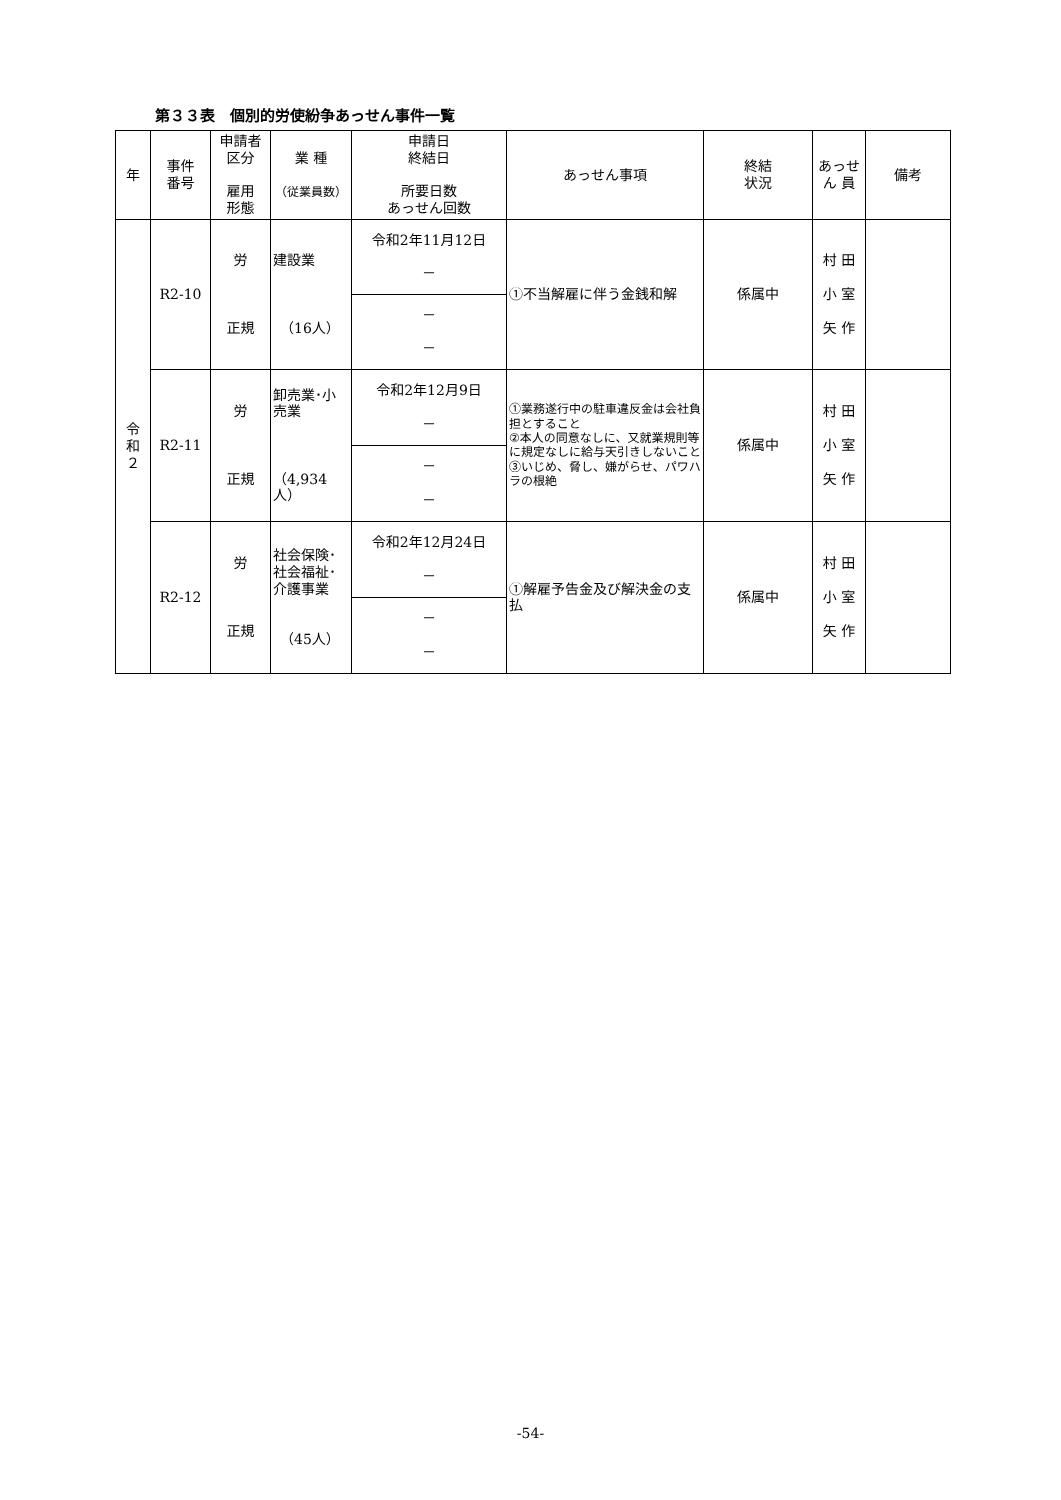第３３表　個別的労使紛争あっせん事件一覧
| 年 | 事件 番号 | 申請者 区分 雇用 形態 | 業 種 （従業員数） | 申請日 終結日 所要日数 あっせん回数 | あっせん事項 | 終結 状況 | あっせ ん 員 | 備考 |
| --- | --- | --- | --- | --- | --- | --- | --- | --- |
| 令 和 ２ | R2-10 | 労 正規 | 建設業 （16人） | 令和2年11月12日 － | ①不当解雇に伴う金銭和解 | 係属中 | 村 田 小 室 矢 作 | |
| | | | | － － | | | | |
| | R2-11 | 労 正規 | 卸売業･小売業 （4,934人） | 令和2年12月9日 － | ①業務遂行中の駐車違反金は会社負担とすること ②本人の同意なしに、又就業規則等に規定なしに給与天引きしないこと ③いじめ、脅し、嫌がらせ、パワハラの根絶 | 係属中 | 村 田 小 室 矢 作 | |
| | | | | － － | | | | |
| | R2-12 | 労 正規 | 社会保険･社会福祉･介護事業 （45人） | 令和2年12月24日 － | ①解雇予告金及び解決金の支払 | 係属中 | 村 田 小 室 矢 作 | |
| | | | | － － | | | | |
-54-